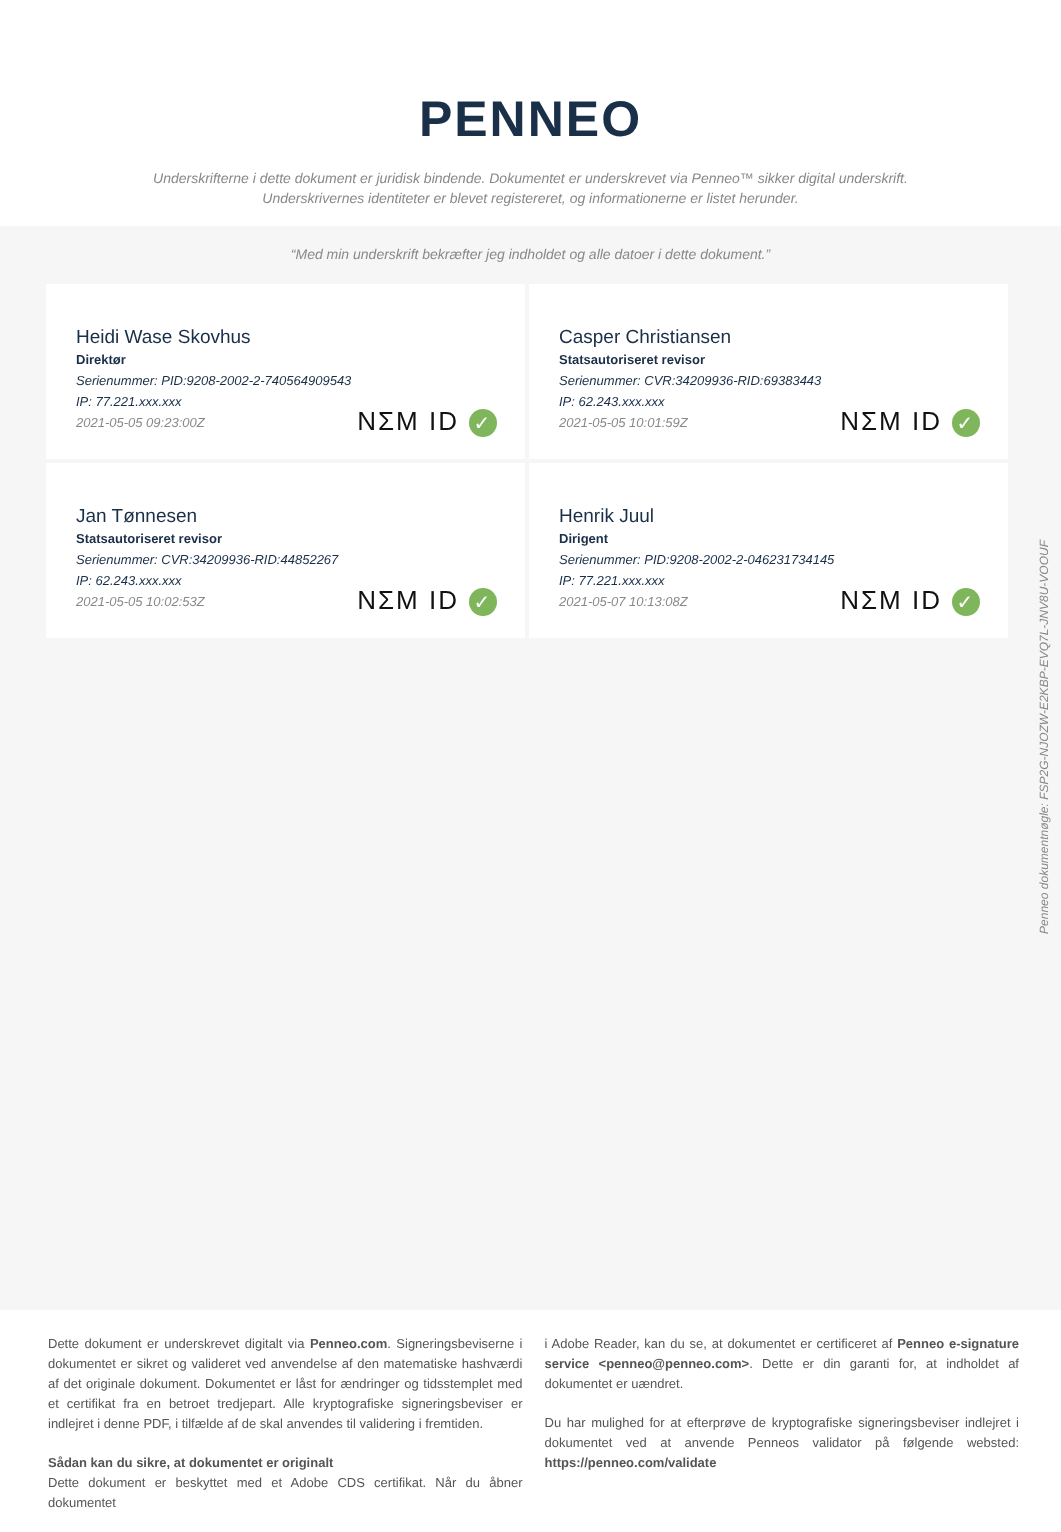PENNEO
Underskrifterne i dette dokument er juridisk bindende. Dokumentet er underskrevet via Penneo™ sikker digital underskrift.
Underskrivernes identiteter er blevet registereret, og informationerne er listet herunder.
“Med min underskrift bekræfter jeg indholdet og alle datoer i dette dokument.”
Heidi Wase Skovhus
Direktør
Serienummer: PID:9208-2002-2-740564909543
IP: 77.221.xxx.xxx
2021-05-05 09:23:00Z
NΣM ID ✓
Casper Christiansen
Statsautoriseret revisor
Serienummer: CVR:34209936-RID:69383443
IP: 62.243.xxx.xxx
2021-05-05 10:01:59Z
NΣM ID ✓
Jan Tønnesen
Statsautoriseret revisor
Serienummer: CVR:34209936-RID:44852267
IP: 62.243.xxx.xxx
2021-05-05 10:02:53Z
NΣM ID ✓
Henrik Juul
Dirigent
Serienummer: PID:9208-2002-2-046231734145
IP: 77.221.xxx.xxx
2021-05-07 10:13:08Z
NΣM ID ✓
Penneo dokumentnøgle: FSP2G-NJOZW-E2KBP-EVQ7L-JNV8U-VOOUF
Dette dokument er underskrevet digitalt via Penneo.com. Signeringsbeviserne i dokumentet er sikret og valideret ved anvendelse af den matematiske hashværdi af det originale dokument. Dokumentet er låst for ændringer og tidsstemplet med et certifikat fra en betroet tredjepart. Alle kryptografiske signeringsbeviser er indlejret i denne PDF, i tilfælde af de skal anvendes til validering i fremtiden.
Sådan kan du sikre, at dokumentet er originalt
Dette dokument er beskyttet med et Adobe CDS certifikat. Når du åbner dokumentet
i Adobe Reader, kan du se, at dokumentet er certificeret af Penneo e-signature service <penneo@penneo.com>. Dette er din garanti for, at indholdet af dokumentet er uændret.
Du har mulighed for at efterprøve de kryptografiske signeringsbeviser indlejret i dokumentet ved at anvende Penneos validator på følgende websted: https://penneo.com/validate